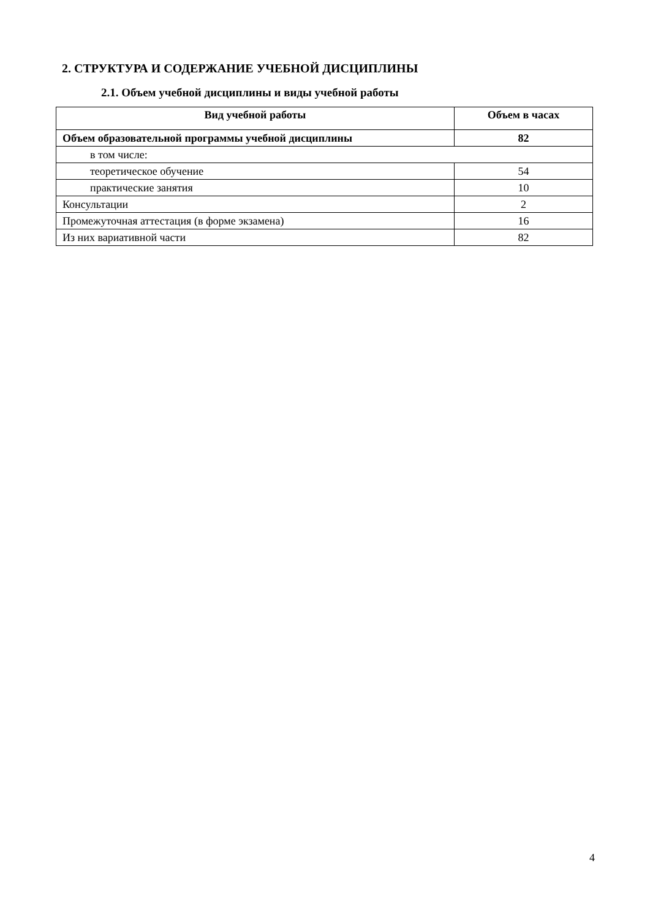2. СТРУКТУРА И СОДЕРЖАНИЕ УЧЕБНОЙ ДИСЦИПЛИНЫ
2.1. Объем учебной дисциплины и виды учебной работы
| Вид учебной работы | Объем в часах |
| --- | --- |
| Объем образовательной программы учебной дисциплины | 82 |
| в том числе: | |
| теоретическое обучение | 54 |
| практические занятия | 10 |
| Консультации | 2 |
| Промежуточная аттестация (в форме экзамена) | 16 |
| Из них вариативной части | 82 |
4